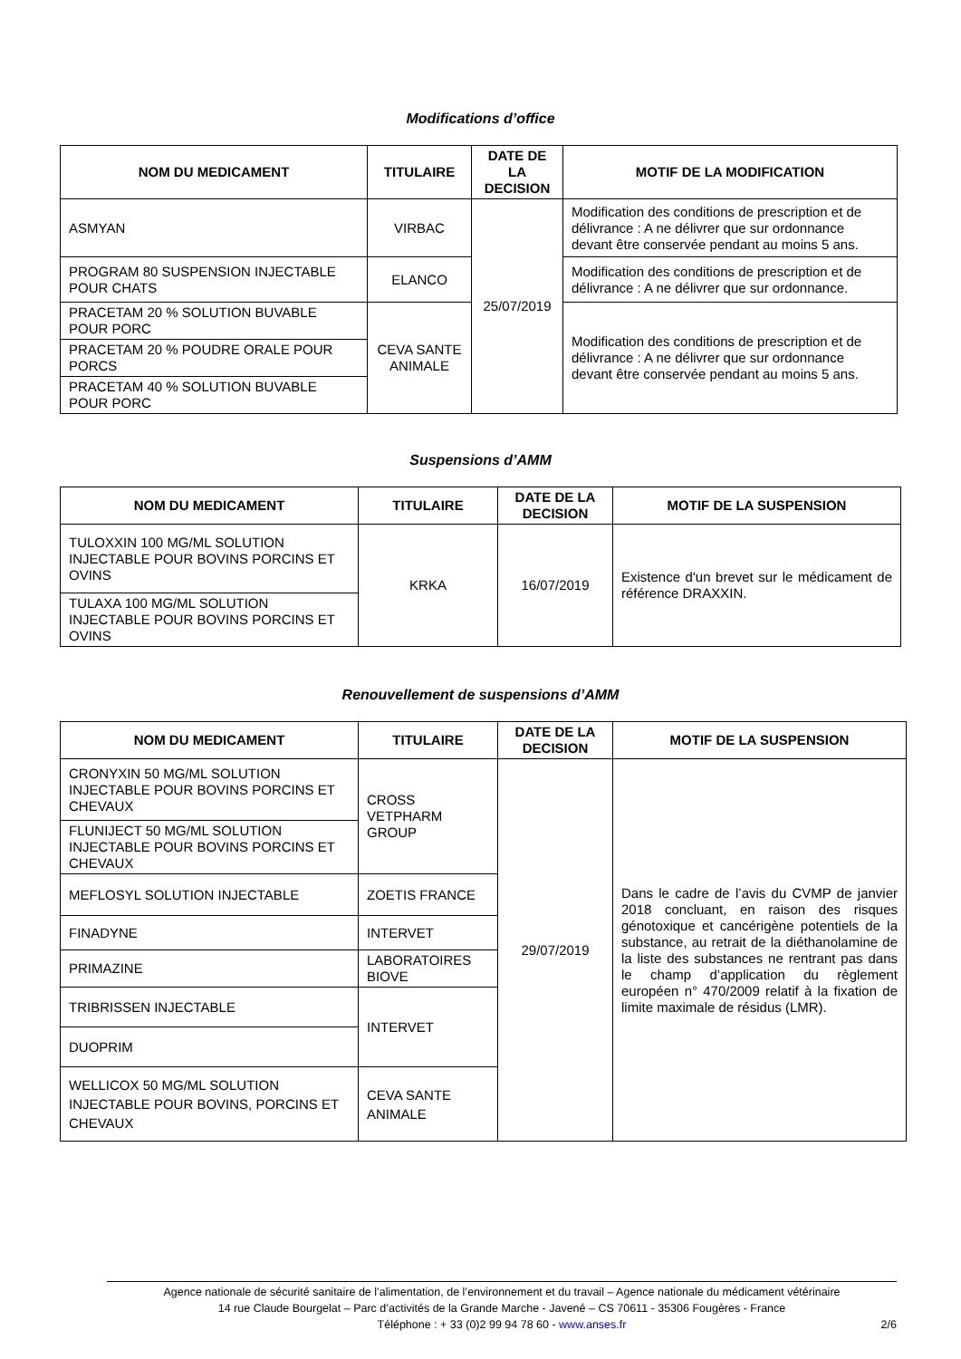Modifications d’office
| NOM DU MEDICAMENT | TITULAIRE | DATE DE LA DECISION | MOTIF DE LA MODIFICATION |
| --- | --- | --- | --- |
| ASMYAN | VIRBAC | 25/07/2019 | Modification des conditions de prescription et de délivrance : A ne délivrer que sur ordonnance devant être conservée pendant au moins 5 ans. |
| PROGRAM 80 SUSPENSION INJECTABLE POUR CHATS | ELANCO | | Modification des conditions de prescription et de délivrance : A ne délivrer que sur ordonnance. |
| PRACETAM 20 % SOLUTION BUVABLE POUR PORC | CEVA SANTE ANIMALE | | Modification des conditions de prescription et de délivrance : A ne délivrer que sur ordonnance devant être conservée pendant au moins 5 ans. |
| PRACETAM 20 % POUDRE ORALE POUR PORCS | | | |
| PRACETAM 40 % SOLUTION BUVABLE POUR PORC | | | |
Suspensions d’AMM
| NOM DU MEDICAMENT | TITULAIRE | DATE DE LA DECISION | MOTIF DE LA SUSPENSION |
| --- | --- | --- | --- |
| TULOXXIN 100 MG/ML SOLUTION INJECTABLE POUR BOVINS PORCINS ET OVINS | KRKA | 16/07/2019 | Existence d'un brevet sur le médicament de référence DRAXXIN. |
| TULAXA 100 MG/ML SOLUTION INJECTABLE POUR BOVINS PORCINS ET OVINS | | | |
Renouvellement de suspensions d’AMM
| NOM DU MEDICAMENT | TITULAIRE | DATE DE LA DECISION | MOTIF DE LA SUSPENSION |
| --- | --- | --- | --- |
| CRONYXIN 50 MG/ML SOLUTION INJECTABLE POUR BOVINS PORCINS ET CHEVAUX | CROSS VETPHARM GROUP | 29/07/2019 | Dans le cadre de l’avis du CVMP de janvier 2018 concluant, en raison des risques génotoxique et cancérigène potentiels de la substance, au retrait de la diéthanolamine de la liste des substances ne rentrant pas dans le champ d’application du règlement européen n° 470/2009 relatif à la fixation de limite maximale de résidus (LMR). |
| FLUNIJECT 50 MG/ML SOLUTION INJECTABLE POUR BOVINS PORCINS ET CHEVAUX | | | |
| MEFLOSYL SOLUTION INJECTABLE | ZOETIS FRANCE | | |
| FINADYNE | INTERVET | | |
| PRIMAZINE | LABORATOIRES BIOVE | | |
| TRIBRISSEN INJECTABLE | INTERVET | | |
| DUOPRIM | | | |
| WELLICOX 50 MG/ML SOLUTION INJECTABLE POUR BOVINS, PORCINS ET CHEVAUX | CEVA SANTE ANIMALE | | |
Agence nationale de sécurité sanitaire de l’alimentation, de l’environnement et du travail – Agence nationale du médicament vétérinaire
14 rue Claude Bourgelat – Parc d’activités de la Grande Marche - Javené – CS 70611 - 35306 Fougères - France
Téléphone : + 33 (0)2 99 94 78 60 - www.anses.fr 2/6